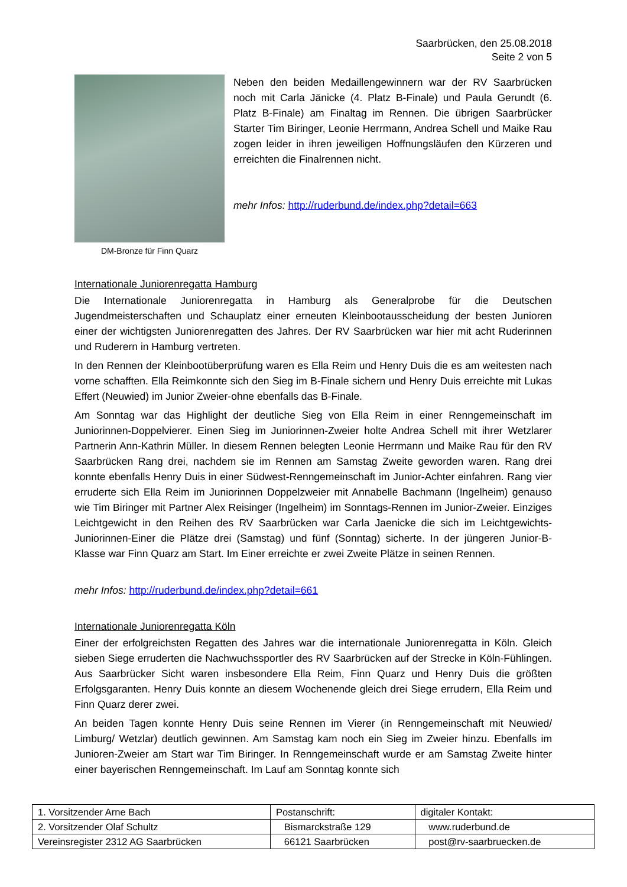Saarbrücken, den 25.08.2018
Seite 2 von 5
DM-Bronze für Finn Quarz
Neben den beiden Medaillengewinnern war der RV Saarbrücken noch mit Carla Jänicke (4. Platz B-Finale) und Paula Gerundt (6. Platz B-Finale) am Finaltag im Rennen. Die übrigen Saarbrücker Starter Tim Biringer, Leonie Herrmann, Andrea Schell und Maike Rau zogen leider in ihren jeweiligen Hoffnungsläufen den Kürzeren und erreichten die Finalrennen nicht.
mehr Infos: http://ruderbund.de/index.php?detail=663
Internationale Juniorenregatta Hamburg
Die Internationale Juniorenregatta in Hamburg als Generalprobe für die Deutschen Jugendmeisterschaften und Schauplatz einer erneuten Kleinbootausscheidung der besten Junioren einer der wichtigsten Juniorenregatten des Jahres. Der RV Saarbrücken war hier mit acht Ruderinnen und Ruderern in Hamburg vertreten.
In den Rennen der Kleinbootüberprüfung waren es Ella Reim und Henry Duis die es am weitesten nach vorne schafften. Ella Reimkonnte sich den Sieg im B-Finale sichern und Henry Duis erreichte mit Lukas Effert (Neuwied) im Junior Zweier-ohne ebenfalls das B-Finale.
Am Sonntag war das Highlight der deutliche Sieg von Ella Reim in einer Renngemeinschaft im Juniorinnen-Doppelvierer. Einen Sieg im Juniorinnen-Zweier holte Andrea Schell mit ihrer Wetzlarer Partnerin Ann-Kathrin Müller. In diesem Rennen belegten Leonie Herrmann und Maike Rau für den RV Saarbrücken Rang drei, nachdem sie im Rennen am Samstag Zweite geworden waren. Rang drei konnte ebenfalls Henry Duis in einer Südwest-Renngemeinschaft im Junior-Achter einfahren. Rang vier erruderte sich Ella Reim im Juniorinnen Doppelzweier mit Annabelle Bachmann (Ingelheim) genauso wie Tim Biringer mit Partner Alex Reisinger (Ingelheim) im Sonntags-Rennen im Junior-Zweier. Einziges Leichtgewicht in den Reihen des RV Saarbrücken war Carla Jaenicke die sich im Leichtgewichts-Juniorinnen-Einer die Plätze drei (Samstag) und fünf (Sonntag) sicherte. In der jüngeren Junior-B-Klasse war Finn Quarz am Start. Im Einer erreichte er zwei Zweite Plätze in seinen Rennen.
mehr Infos: http://ruderbund.de/index.php?detail=661
Internationale Juniorenregatta Köln
Einer der erfolgreichsten Regatten des Jahres war die internationale Juniorenregatta in Köln. Gleich sieben Siege erruderten die Nachwuchssportler des RV Saarbrücken auf der Strecke in Köln-Fühlingen. Aus Saarbrücker Sicht waren insbesondere Ella Reim, Finn Quarz und Henry Duis die größten Erfolgsgaranten. Henry Duis konnte an diesem Wochenende gleich drei Siege errudern, Ella Reim und Finn Quarz derer zwei.
An beiden Tagen konnte Henry Duis seine Rennen im Vierer (in Renngemeinschaft mit Neuwied/ Limburg/ Wetzlar) deutlich gewinnen. Am Samstag kam noch ein Sieg im Zweier hinzu. Ebenfalls im Junioren-Zweier am Start war Tim Biringer. In Renngemeinschaft wurde er am Samstag Zweite hinter einer bayerischen Renngemeinschaft. Im Lauf am Sonntag konnte sich
| 1. Vorsitzender Arne Bach | Postanschrift: | digitaler Kontakt: |
| 2. Vorsitzender Olaf Schultz | Bismarckstraße 129 | www.ruderbund.de |
| Vereinsregister 2312 AG Saarbrücken | 66121 Saarbrücken | post@rv-saarbruecken.de |